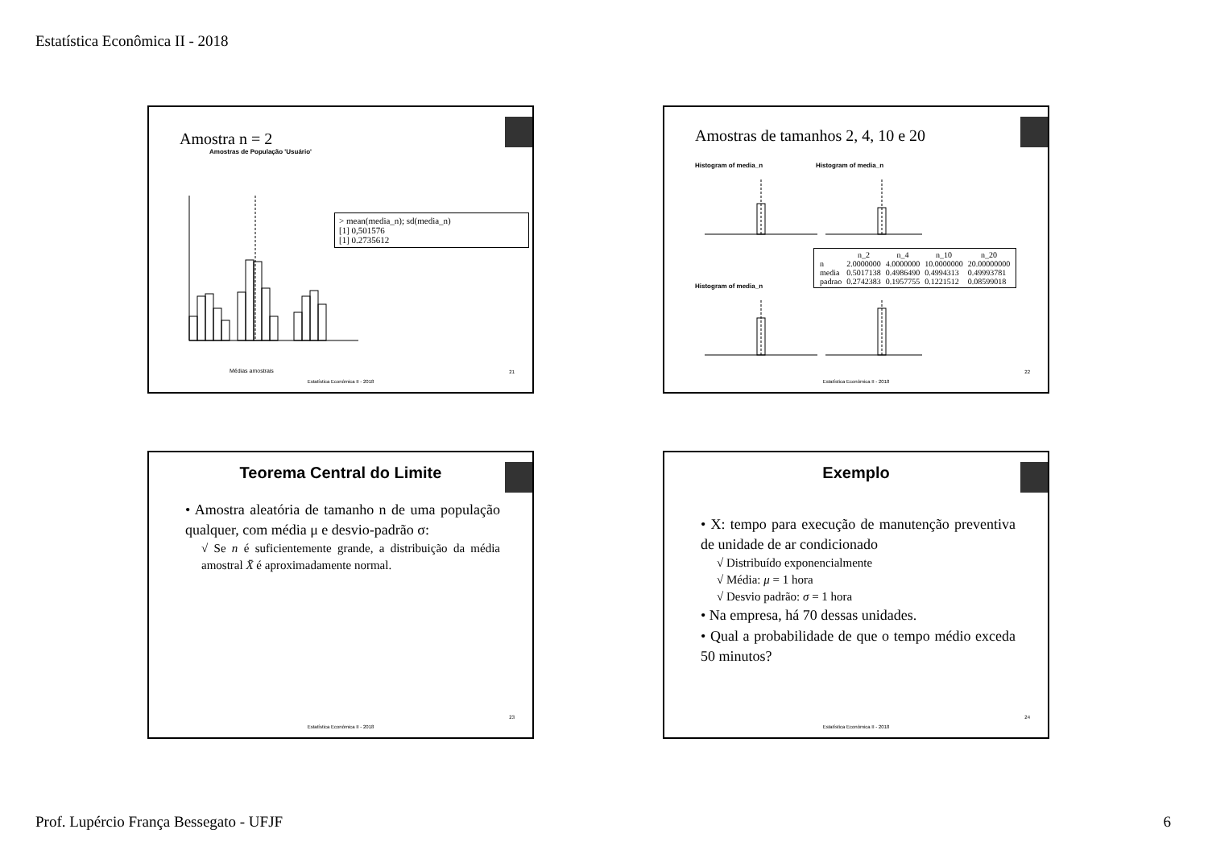Estatística Econômica II - 2018
Amostra n = 2
Amostras de População 'Usuário'
Médias amostrais
> mean(media_n); sd(media_n)
[1] 0,501576
[1] 0.2735612
21
Estatística Econômica II - 2018
Amostras de tamanhos 2, 4, 10 e 20
Histogram of media_n Histogram of media_n
Histogram of media_n
| | n_2 | n_4 | n_10 | n_20 |
| --- | --- | --- | --- | --- |
| n | 2.0000000 | 4.0000000 | 10.0000000 | 20.00000000 |
| media | 0.5017138 | 0.4986490 | 0.4994313 | 0.49993781 |
| padrao | 0.2742383 | 0.1957755 | 0.1221512 | 0.08599018 |
22
Estatística Econômica II - 2018
Teorema Central do Limite
• Amostra aleatória de tamanho n de uma população qualquer, com média μ e desvio-padrão σ:
√ Se n é suficientemente grande, a distribuição da média amostral X̄ é aproximadamente normal.
23
Estatística Econômica II - 2018
Exemplo
• X: tempo para execução de manutenção preventiva de unidade de ar condicionado
√ Distribuído exponencialmente
√ Média: μ = 1 hora
√ Desvio padrão: σ = 1 hora
• Na empresa, há 70 dessas unidades.
• Qual a probabilidade de que o tempo médio exceda 50 minutos?
24
Estatística Econômica II - 2018
Prof. Lupércio França Bessegato - UFJF 6